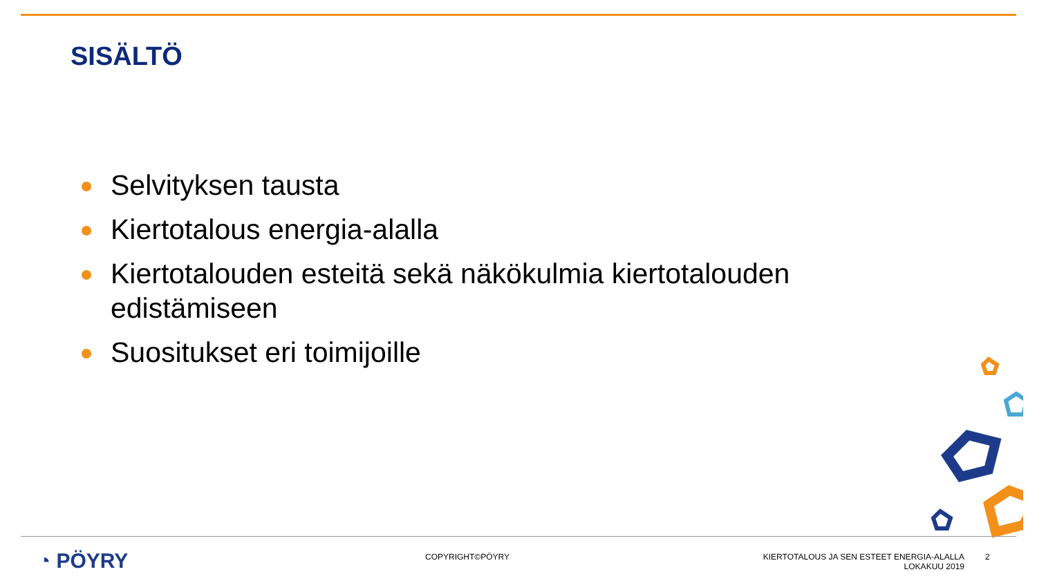SISÄLTÖ
Selvityksen tausta
Kiertotalous energia-alalla
Kiertotalouden esteitä sekä näkökulmia kiertotalouden edistämiseen
Suositukset eri toimijoille
◔ PÖYRY
COPYRIGHT©PÖYRY KIERTOTALOUS JA SEN ESTEET ENERGIA-ALALLA
LOKAKUU 2019
2